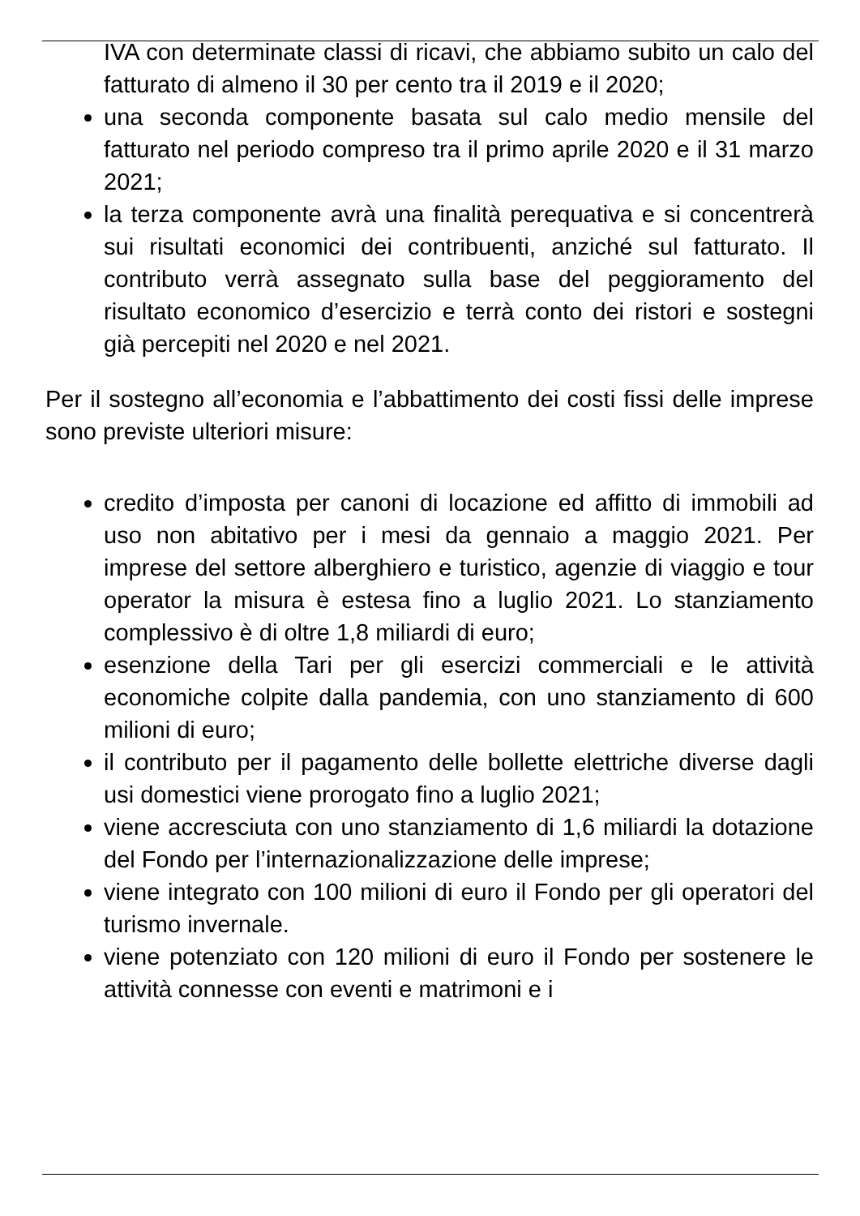IVA con determinate classi di ricavi, che abbiamo subito un calo del fatturato di almeno il 30 per cento tra il 2019 e il 2020;
una seconda componente basata sul calo medio mensile del fatturato nel periodo compreso tra il primo aprile 2020 e il 31 marzo 2021;
la terza componente avrà una finalità perequativa e si concentrerà sui risultati economici dei contribuenti, anziché sul fatturato. Il contributo verrà assegnato sulla base del peggioramento del risultato economico d’esercizio e terrà conto dei ristori e sostegni già percepiti nel 2020 e nel 2021.
Per il sostegno all’economia e l’abbattimento dei costi fissi delle imprese sono previste ulteriori misure:
credito d’imposta per canoni di locazione ed affitto di immobili ad uso non abitativo per i mesi da gennaio a maggio 2021. Per imprese del settore alberghiero e turistico, agenzie di viaggio e tour operator la misura è estesa fino a luglio 2021. Lo stanziamento complessivo è di oltre 1,8 miliardi di euro;
esenzione della Tari per gli esercizi commerciali e le attività economiche colpite dalla pandemia, con uno stanziamento di 600 milioni di euro;
il contributo per il pagamento delle bollette elettriche diverse dagli usi domestici viene prorogato fino a luglio 2021;
viene accresciuta con uno stanziamento di 1,6 miliardi la dotazione del Fondo per l’internazionalizzazione delle imprese;
viene integrato con 100 milioni di euro il Fondo per gli operatori del turismo invernale.
viene potenziato con 120 milioni di euro il Fondo per sostenere le attività connesse con eventi e matrimoni e i